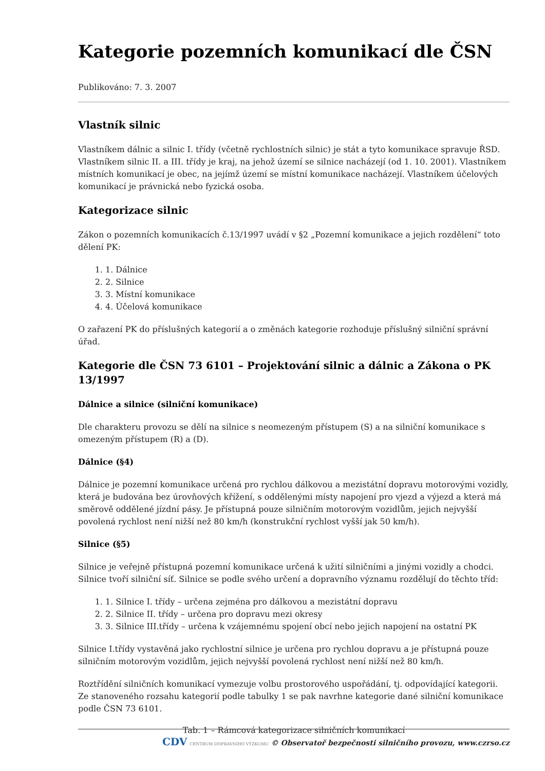Kategorie pozemních komunikací dle ČSN
Publikováno: 7. 3. 2007
Vlastník silnic
Vlastníkem dálnic a silnic I. třídy (včetně rychlostních silnic) je stát a tyto komunikace spravuje ŘSD. Vlastníkem silnic II. a III. třídy je kraj, na jehož území se silnice nacházejí (od 1. 10. 2001). Vlastníkem místních komunikací je obec, na jejímž území se místní komunikace nacházejí. Vlastníkem účelových komunikací je právnická nebo fyzická osoba.
Kategorizace silnic
Zákon o pozemních komunikacích č.13/1997 uvádí v §2 „Pozemní komunikace a jejich rozdělení“ toto dělení PK:
1. Dálnice
2. Silnice
3. Místní komunikace
4. Účelová komunikace
O zařazení PK do příslušných kategorií a o změnách kategorie rozhoduje příslušný silniční správní úřad.
Kategorie dle ČSN 73 6101 – Projektování silnic a dálnic a Zákona o PK 13/1997
Dálnice a silnice (silniční komunikace)
Dle charakteru provozu se dělí na silnice s neomezeným přístupem (S) a na silniční komunikace s omezeným přístupem (R) a (D).
Dálnice (§4)
Dálnice je pozemní komunikace určená pro rychlou dálkovou a mezistátní dopravu motorovými vozidly, která je budována bez úrovňových křížení, s oddělenými místy napojení pro vjezd a výjezd a která má směrově oddělené jízdní pásy. Je přístupná pouze silničním motorovým vozidlům, jejich nejvyšší povolená rychlost není nižší než 80 km/h (konstrukční rychlost vyšší jak 50 km/h).
Silnice (§5)
Silnice je veřejně přístupná pozemní komunikace určená k užití silničními a jinými vozidly a chodci. Silnice tvoří silniční síť. Silnice se podle svého určení a dopravního významu rozdělují do těchto tříd:
1. Silnice I. třídy – určena zejména pro dálkovou a mezistátní dopravu
2. Silnice II. třídy – určena pro dopravu mezi okresy
3. Silnice III.třídy – určena k vzájemnému spojení obcí nebo jejich napojení na ostatní PK
Silnice I.třídy vystavěná jako rychlostní silnice je určena pro rychlou dopravu a je přístupná pouze silničním motorovým vozidlům, jejich nejvyšší povolená rychlost není nižší než 80 km/h.
Roztřídění silničních komunikací vymezuje volbu prostorového uspořádání, tj. odpovídající kategorii. Ze stanoveného rozsahu kategorií podle tabulky 1 se pak navrhne kategorie dané silniční komunikace podle ČSN 73 6101.
Tab. 1 – Rámcová kategorizace silničních komunikací
CDV CENTRUM DOPRAVNÍHO VÝZKUMU © Observatoř bezpečnosti silničního provozu, www.czrso.cz